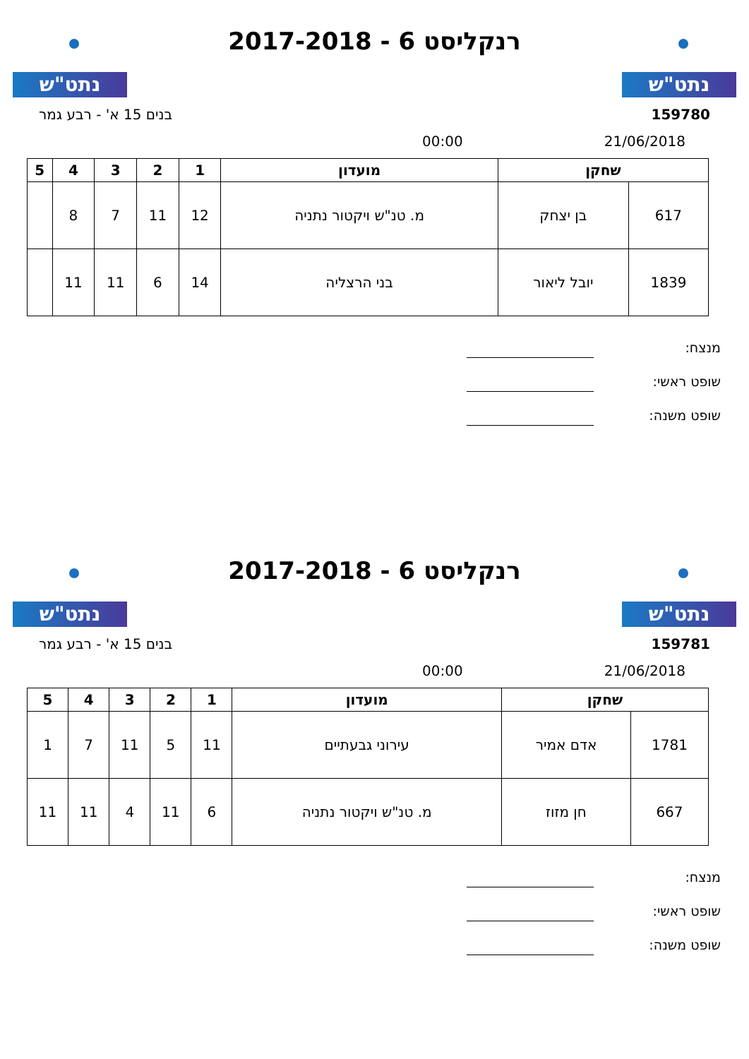נתט"ש
רנקליסט 6 - 2017-2018
נתט"ש
159780 בנים 15 א' - רבע גמר
21/06/2018 00:00
| שחקן | | מועדון | 1 | 2 | 3 | 4 | 5 |
| --- | --- | --- | --- | --- | --- | --- | --- |
| 617 | בן יצחק | מ. טנ"ש ויקטור נתניה | 12 | 11 | 7 | 8 | |
| 1839 | יובל ליאור | בני הרצליה | 14 | 6 | 11 | 11 | |
מנצח:
שופט ראשי:
שופט משנה:
נתט"ש
רנקליסט 6 - 2017-2018
נתט"ש
159781 בנים 15 א' - רבע גמר
21/06/2018 00:00
| שחקן | | מועדון | 1 | 2 | 3 | 4 | 5 |
| --- | --- | --- | --- | --- | --- | --- | --- |
| 1781 | אדם אמיר | עירוני גבעתיים | 11 | 5 | 11 | 7 | 1 |
| 667 | חן מזוז | מ. טנ"ש ויקטור נתניה | 6 | 11 | 4 | 11 | 11 |
מנצח:
שופט ראשי:
שופט משנה: